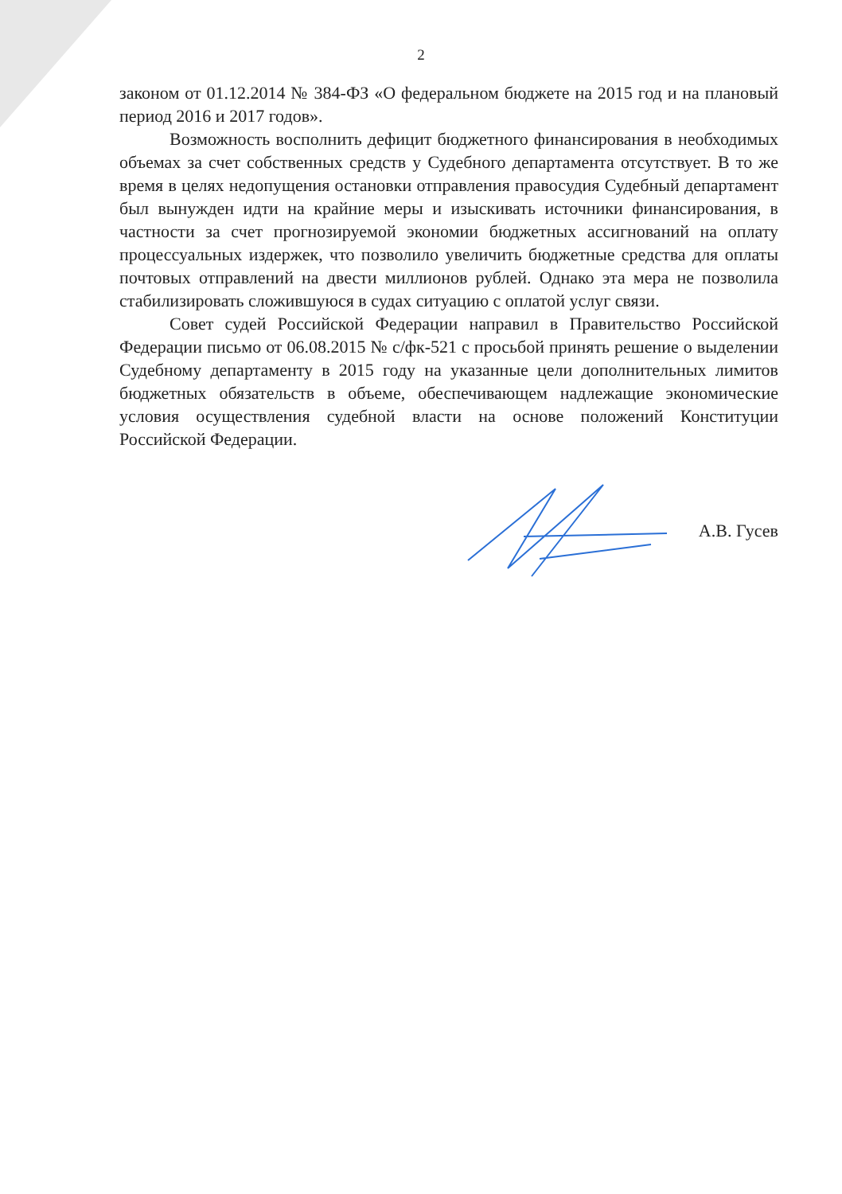2
законом от 01.12.2014 № 384-ФЗ «О федеральном бюджете на 2015 год и на плановый период 2016 и 2017 годов».
Возможность восполнить дефицит бюджетного финансирования в необходимых объемах за счет собственных средств у Судебного департамента отсутствует. В то же время в целях недопущения остановки отправления правосудия Судебный департамент был вынужден идти на крайние меры и изыскивать источники финансирования, в частности за счет прогнозируемой экономии бюджетных ассигнований на оплату процессуальных издержек, что позволило увеличить бюджетные средства для оплаты почтовых отправлений на двести миллионов рублей. Однако эта мера не позволила стабилизировать сложившуюся в судах ситуацию с оплатой услуг связи.
Совет судей Российской Федерации направил в Правительство Российской Федерации письмо от 06.08.2015 № с/фк-521 с просьбой принять решение о выделении Судебному департаменту в 2015 году на указанные цели дополнительных лимитов бюджетных обязательств в объеме, обеспечивающем надлежащие экономические условия осуществления судебной власти на основе положений Конституции Российской Федерации.
А.В. Гусев